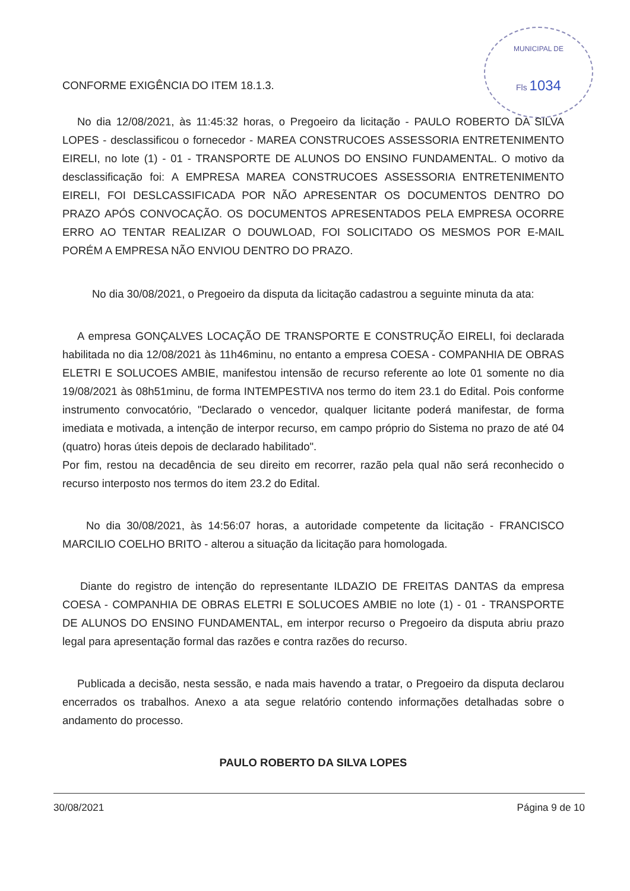MUNICIPAL DE
Fls 1034
CONFORME EXIGÊNCIA DO ITEM 18.1.3.
No dia 12/08/2021, às 11:45:32 horas, o Pregoeiro da licitação - PAULO ROBERTO DA SILVA LOPES - desclassificou o fornecedor - MAREA CONSTRUCOES ASSESSORIA ENTRETENIMENTO EIRELI, no lote (1) - 01 - TRANSPORTE DE ALUNOS DO ENSINO FUNDAMENTAL. O motivo da desclassificação foi: A EMPRESA MAREA CONSTRUCOES ASSESSORIA ENTRETENIMENTO EIRELI, FOI DESLCASSIFICADA POR NÃO APRESENTAR OS DOCUMENTOS DENTRO DO PRAZO APÓS CONVOCAÇÃO. OS DOCUMENTOS APRESENTADOS PELA EMPRESA OCORRE ERRO AO TENTAR REALIZAR O DOUWLOAD, FOI SOLICITADO OS MESMOS POR E-MAIL PORÉM A EMPRESA NÃO ENVIOU DENTRO DO PRAZO.
No dia 30/08/2021, o Pregoeiro da disputa da licitação cadastrou a seguinte minuta da ata:
A empresa GONÇALVES LOCAÇÃO DE TRANSPORTE E CONSTRUÇÃO EIRELI, foi declarada habilitada no dia 12/08/2021 às 11h46minu, no entanto a empresa COESA - COMPANHIA DE OBRAS ELETRI E SOLUCOES AMBIE, manifestou intensão de recurso referente ao lote 01 somente no dia 19/08/2021 às 08h51minu, de forma INTEMPESTIVA nos termo do item 23.1 do Edital. Pois conforme instrumento convocatório, "Declarado o vencedor, qualquer licitante poderá manifestar, de forma imediata e motivada, a intenção de interpor recurso, em campo próprio do Sistema no prazo de até 04 (quatro) horas úteis depois de declarado habilitado".
Por fim, restou na decadência de seu direito em recorrer, razão pela qual não será reconhecido o recurso interposto nos termos do item 23.2 do Edital.
No dia 30/08/2021, às 14:56:07 horas, a autoridade competente da licitação - FRANCISCO MARCILIO COELHO BRITO - alterou a situação da licitação para homologada.
Diante do registro de intenção do representante ILDAZIO DE FREITAS DANTAS da empresa COESA - COMPANHIA DE OBRAS ELETRI E SOLUCOES AMBIE no lote (1) - 01 - TRANSPORTE DE ALUNOS DO ENSINO FUNDAMENTAL, em interpor recurso o Pregoeiro da disputa abriu prazo legal para apresentação formal das razões e contra razões do recurso.
Publicada a decisão, nesta sessão, e nada mais havendo a tratar, o Pregoeiro da disputa declarou encerrados os trabalhos. Anexo a ata segue relatório contendo informações detalhadas sobre o andamento do processo.
PAULO ROBERTO DA SILVA LOPES
30/08/2021 Página 9 de 10